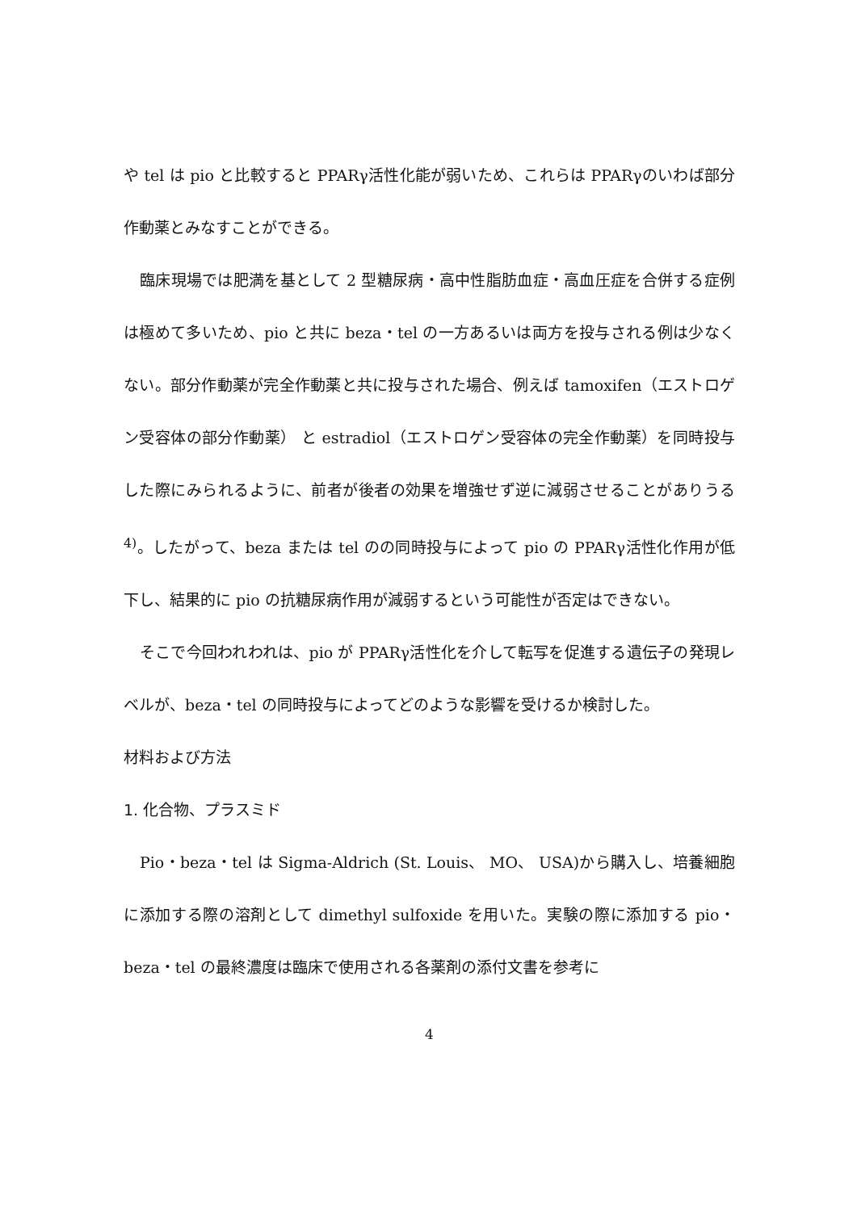や tel は pio と比較すると PPARγ活性化能が弱いため、これらは PPARγのいわば部分作動薬とみなすことができる。
臨床現場では肥満を基として 2 型糖尿病・高中性脂肪血症・高血圧症を合併する症例は極めて多いため、pio と共に beza・tel の一方あるいは両方を投与される例は少なくない。部分作動薬が完全作動薬と共に投与された場合、例えば tamoxifen（エストロゲン受容体の部分作動薬） と estradiol（エストロゲン受容体の完全作動薬）を同時投与した際にみられるように、前者が後者の効果を増強せず逆に減弱させることがありうる <sup>4)</sup>。したがって、beza または tel のの同時投与によって pio の PPARγ活性化作用が低下し、結果的に pio の抗糖尿病作用が減弱するという可能性が否定はできない。
そこで今回われわれは、pio が PPARγ活性化を介して転写を促進する遺伝子の発現レベルが、beza・tel の同時投与によってどのような影響を受けるか検討した。
材料および方法
1. 化合物、プラスミド
Pio・beza・tel は Sigma-Aldrich (St. Louis、 MO、 USA)から購入し、培養細胞に添加する際の溶剤として dimethyl sulfoxide を用いた。実験の際に添加する pio・beza・tel の最終濃度は臨床で使用される各薬剤の添付文書を参考に
4